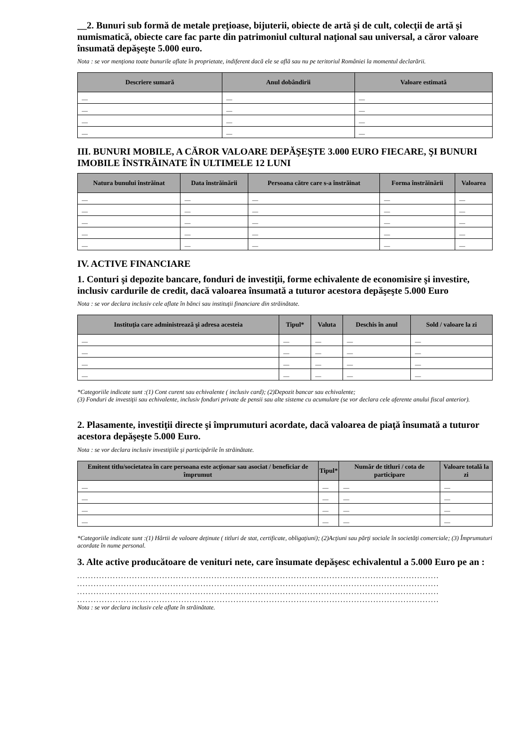__2. Bunuri sub formă de metale preţioase, bijuterii, obiecte de artă şi de cult, colecţii de artă şi numismatică, obiecte care fac parte din patrimoniul cultural naţional sau universal, a căror valoare însumată depăşeşte 5.000 euro.
Nota : se vor menţiona toate bunurile aflate în proprietate, indiferent dacă ele se află sau nu pe teritoriul României la momentul declarării.
| Descriere sumară | Anul dobândirii | Valoare estimată |
| --- | --- | --- |
| — | — | — |
| — | — | — |
| — | — | — |
| — | — | — |
III. BUNURI MOBILE, A CĂROR VALOARE DEPĂŞEŞTE 3.000 EURO FIECARE, ŞI BUNURI IMOBILE ÎNSTRĂINATE ÎN ULTIMELE 12 LUNI
| Natura bunului înstrăinat | Data înstrăinării | Persoana către care s-a înstrăinat | Forma înstrăinării | Valoarea |
| --- | --- | --- | --- | --- |
| — | — | — | — | — |
| — | — | — | — | — |
| — | — | — | — | — |
| — | — | — | — | — |
| — | — | — | — | — |
IV. ACTIVE FINANCIARE
1. Conturi şi depozite bancare, fonduri de investiţii, forme echivalente de economisire şi investire, inclusiv cardurile de credit, dacă valoarea însumată a tuturor acestora depăşeşte 5.000 Euro
Nota : se vor declara inclusiv cele aflate în bănci sau instituţii financiare din străinătate.
| Instituţia care administrează şi adresa acesteia | Tipul* | Valuta | Deschis în anul | Sold / valoare la zi |
| --- | --- | --- | --- | --- |
| — | — | — | — | — |
| — | — | — | — | — |
| — | — | — | — | — |
| — | — | — | — | — |
*Categoriile indicate sunt :(1) Cont curent sau echivalente ( inclusiv card); (2)Depozit bancar sau echivalente;
(3) Fonduri de investiţii sau echivalente, inclusiv fonduri private de pensii sau alte sisteme cu acumulare (se vor declara cele aferente anului fiscal anterior).
2. Plasamente, investiţii directe şi împrumuturi acordate, dacă valoarea de piaţă însumată a tuturor acestora depăşeşte 5.000 Euro.
Nota : se vor declara inclusiv investiţiile şi participările în străinătate.
| Emitent titlu/societatea în care persoana este acţionar sau asociat / beneficiar de împrumut | Tipul* | Număr de titluri / cota de participare | Valoare totală la zi |
| --- | --- | --- | --- |
| — | — | — | — |
| — | — | — | — |
| — | — | — | — |
| — | — | — | — |
*Categoriile indicate sunt :(1) Hârtii de valoare deţinute ( titluri de stat, certificate, obligaţiuni); (2)Acţiuni sau părţi sociale în societăţi comerciale; (3) Împrumuturi acordate în nume personal.
3. Alte active producătoare de venituri nete, care însumate depăşesc echivalentul a 5.000 Euro pe an :
....................................................................................................................................
....................................................................................................................................
....................................................................................................................................
....................................................................................................................................
Nota : se vor declara inclusiv cele aflate în străinătate.